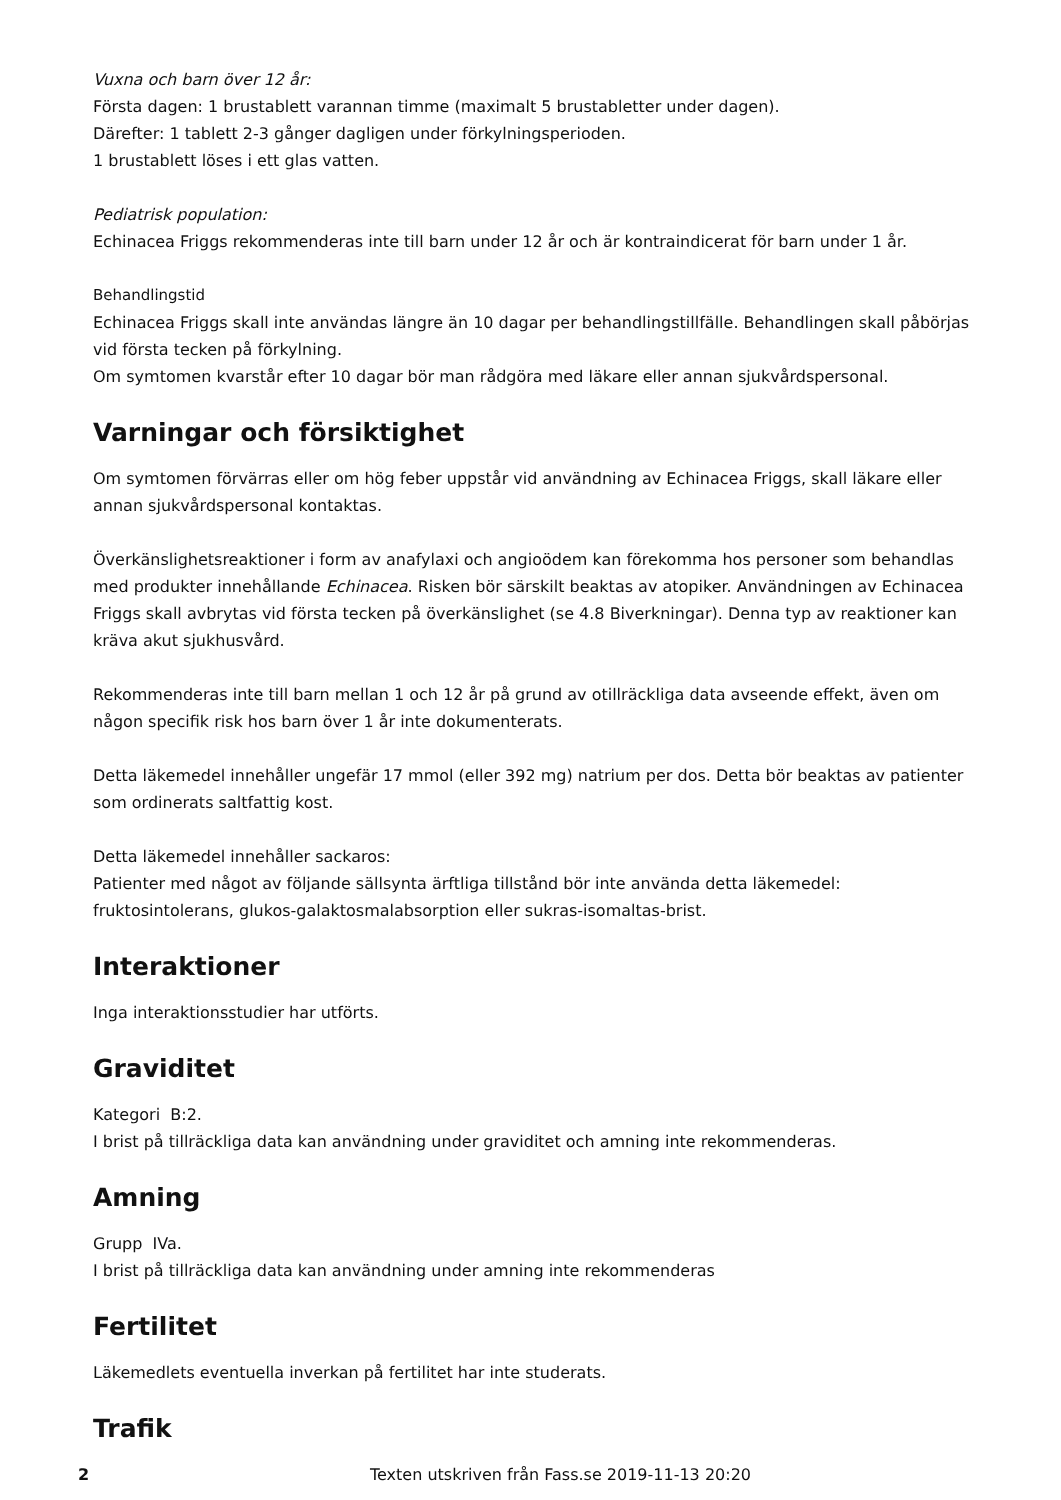Vuxna och barn över 12 år:
Första dagen: 1 brustablett varannan timme (maximalt 5 brustabletter under dagen).
Därefter: 1 tablett 2-3 gånger dagligen under förkylningsperioden.
1 brustablett löses i ett glas vatten.
Pediatrisk population:
Echinacea Friggs rekommenderas inte till barn under 12 år och är kontraindicerat för barn under 1 år.
Behandlingstid
Echinacea Friggs skall inte användas längre än 10 dagar per behandlingstillfälle. Behandlingen skall påbörjas vid första tecken på förkylning.
Om symtomen kvarstår efter 10 dagar bör man rådgöra med läkare eller annan sjukvårdspersonal.
Varningar och försiktighet
Om symtomen förvärras eller om hög feber uppstår vid användning av Echinacea Friggs, skall läkare eller annan sjukvårdspersonal kontaktas.
Överkänslighetsreaktioner i form av anafylaxi och angioödem kan förekomma hos personer som behandlas med produkter innehållande Echinacea. Risken bör särskilt beaktas av atopiker. Användningen av Echinacea Friggs skall avbrytas vid första tecken på överkänslighet (se 4.8 Biverkningar). Denna typ av reaktioner kan kräva akut sjukhusvård.
Rekommenderas inte till barn mellan 1 och 12 år på grund av otillräckliga data avseende effekt, även om någon specifik risk hos barn över 1 år inte dokumenterats.
Detta läkemedel innehåller ungefär 17 mmol (eller 392 mg) natrium per dos. Detta bör beaktas av patienter som ordinerats saltfattig kost.
Detta läkemedel innehåller sackaros:
Patienter med något av följande sällsynta ärftliga tillstånd bör inte använda detta läkemedel: fruktosintolerans, glukos-galaktosmalabsorption eller sukras-isomaltas-brist.
Interaktioner
Inga interaktionsstudier har utförts.
Graviditet
Kategori B:2.
I brist på tillräckliga data kan användning under graviditet och amning inte rekommenderas.
Amning
Grupp IVa.
I brist på tillräckliga data kan användning under amning inte rekommenderas
Fertilitet
Läkemedlets eventuella inverkan på fertilitet har inte studerats.
Trafik
2 Texten utskriven från Fass.se 2019-11-13 20:20